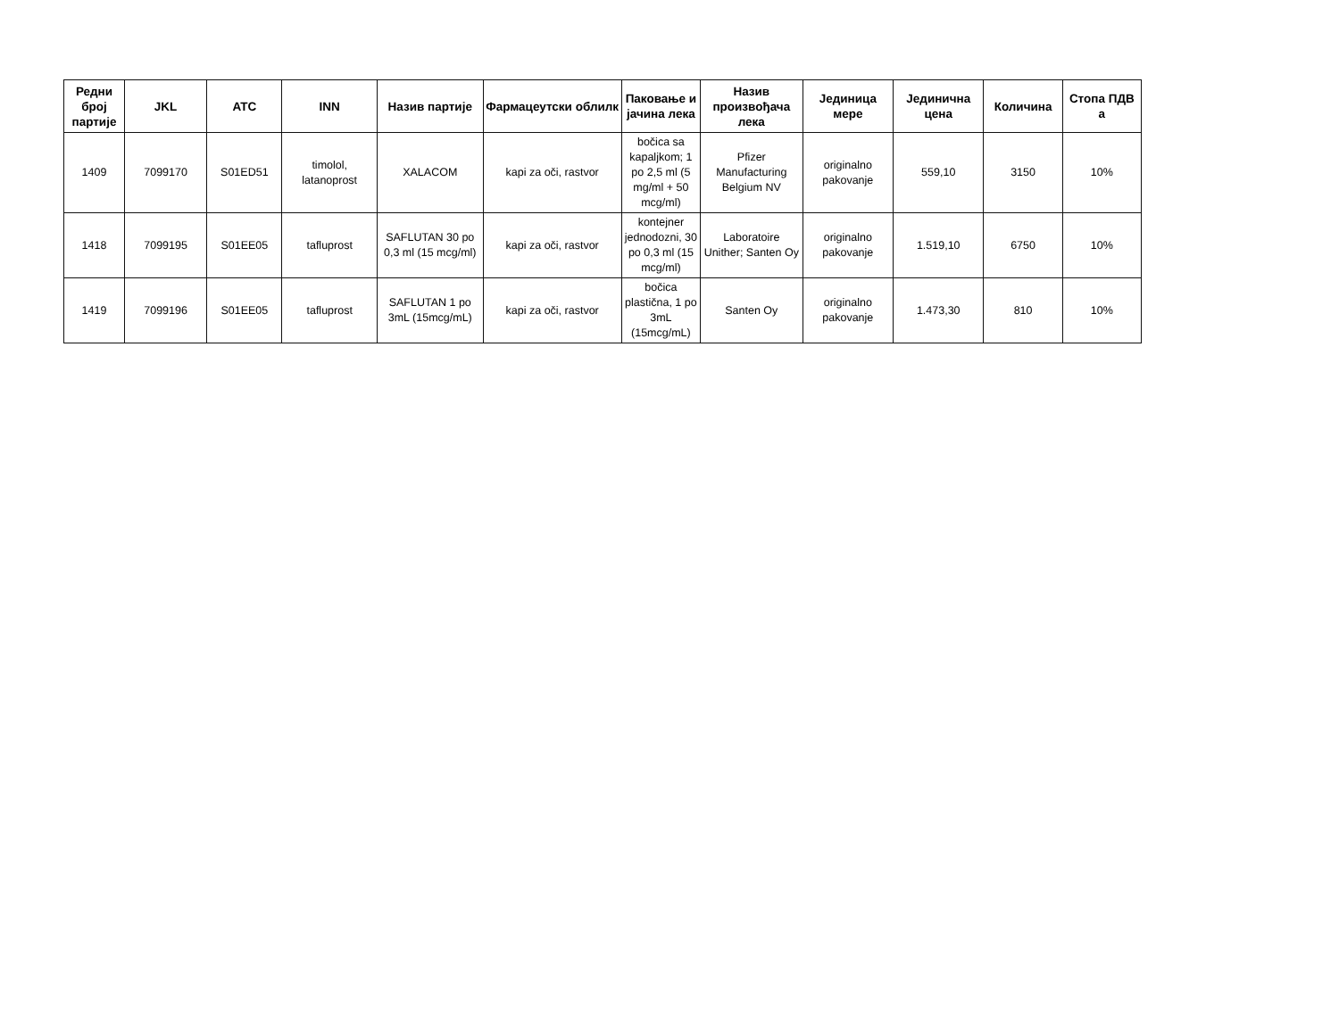| Редни број партије | JKL | ATC | INN | Назив партије | Фармацеутски облилк | Паковање и јачина лека | Назив произвођача лека | Јединица мере | Јединична цена | Количина | Стопа ПДВ а |
| --- | --- | --- | --- | --- | --- | --- | --- | --- | --- | --- | --- |
| 1409 | 7099170 | S01ED51 | timolol, latanoprost | XALACOM | kapi za oči, rastvor | bočica sa kapaljkom; 1 po 2,5 ml (5 mg/ml + 50 mcg/ml) | Pfizer Manufacturing Belgium NV | originalno pakovanje | 559,10 | 3150 | 10% |
| 1418 | 7099195 | S01EE05 | tafluprost | SAFLUTAN 30 po 0,3 ml (15 mcg/ml) | kapi za oči, rastvor | kontejner jednodozni, 30 po 0,3 ml (15 mcg/ml) | Laboratoire Unither; Santen Oy | originalno pakovanje | 1.519,10 | 6750 | 10% |
| 1419 | 7099196 | S01EE05 | tafluprost | SAFLUTAN 1 po 3mL (15mcg/mL) | kapi za oči, rastvor | bočica plastična, 1 po 3mL (15mcg/mL) | Santen Oy | originalno pakovanje | 1.473,30 | 810 | 10% |